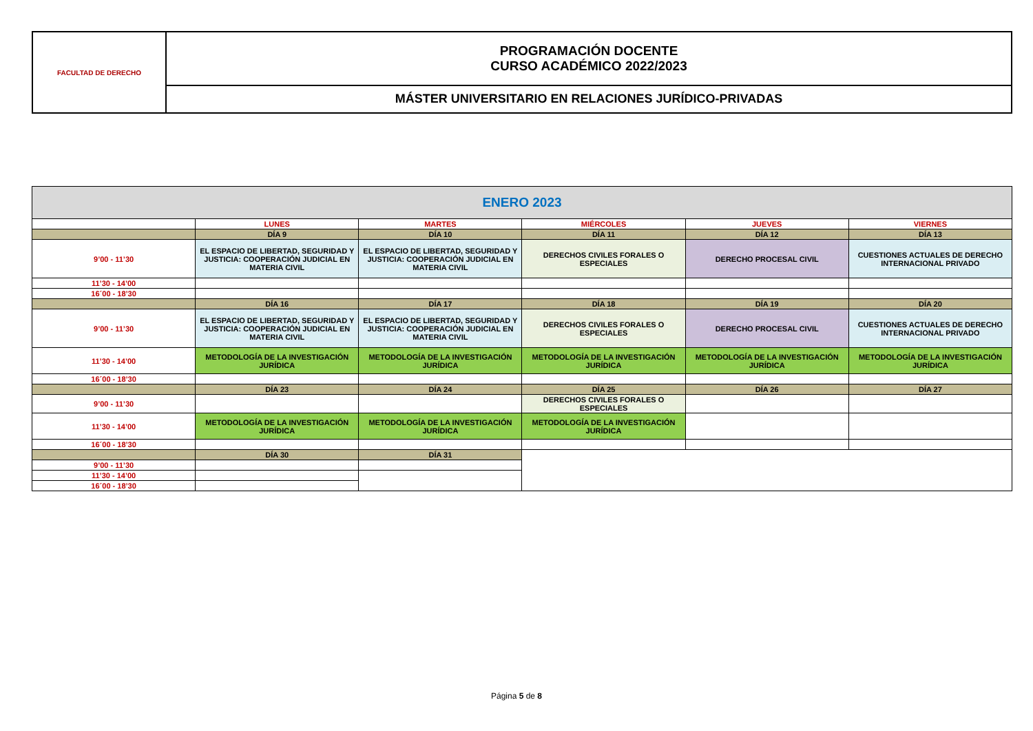| FACULTAD DE DERECHO | PROGRAMACIÓN DOCENTE CURSO ACADÉMICO 2022/2023 |
| | MÁSTER UNIVERSITARIO EN RELACIONES JURÍDICO-PRIVADAS |
| ENERO 2023 | | | | | |
| | LUNES | MARTES | MIÉRCOLES | JUEVES | VIERNES |
| | DÍA 9 | DÍA 10 | DÍA 11 | DÍA 12 | DÍA 13 |
| 9’00 - 11’30 | EL ESPACIO DE LIBERTAD, SEGURIDAD Y JUSTICIA: COOPERACIÓN JUDICIAL EN MATERIA CIVIL | EL ESPACIO DE LIBERTAD, SEGURIDAD Y JUSTICIA: COOPERACIÓN JUDICIAL EN MATERIA CIVIL | DERECHOS CIVILES FORALES O ESPECIALES | DERECHO PROCESAL CIVIL | CUESTIONES ACTUALES DE DERECHO INTERNACIONAL PRIVADO |
| 11’30 - 14’00 | | | | | |
| 16´00 - 18’30 | | | | | |
| | DÍA 16 | DÍA 17 | DÍA 18 | DÍA 19 | DÍA 20 |
| 9’00 - 11’30 | EL ESPACIO DE LIBERTAD, SEGURIDAD Y JUSTICIA: COOPERACIÓN JUDICIAL EN MATERIA CIVIL | EL ESPACIO DE LIBERTAD, SEGURIDAD Y JUSTICIA: COOPERACIÓN JUDICIAL EN MATERIA CIVIL | DERECHOS CIVILES FORALES O ESPECIALES | DERECHO PROCESAL CIVIL | CUESTIONES ACTUALES DE DERECHO INTERNACIONAL PRIVADO |
| 11’30 - 14’00 | METODOLOGÍA DE LA INVESTIGACIÓN JURÍDICA | METODOLOGÍA DE LA INVESTIGACIÓN JURÍDICA | METODOLOGÍA DE LA INVESTIGACIÓN JURÍDICA | METODOLOGÍA DE LA INVESTIGACIÓN JURÍDICA | METODOLOGÍA DE LA INVESTIGACIÓN JURÍDICA |
| 16´00 - 18’30 | | | | | |
| | DÍA 23 | DÍA 24 | DÍA 25 | DÍA 26 | DÍA 27 |
| 9’00 - 11’30 | | | DERECHOS CIVILES FORALES O ESPECIALES | | |
| 11’30 - 14’00 | METODOLOGÍA DE LA INVESTIGACIÓN JURÍDICA | METODOLOGÍA DE LA INVESTIGACIÓN JURÍDICA | METODOLOGÍA DE LA INVESTIGACIÓN JURÍDICA | | |
| 16´00 - 18’30 | | | | | |
| | DÍA 30 | DÍA 31 | | | |
| 9’00 - 11’30 | | | | | |
| 11’30 - 14’00 | | | | | |
| 16´00 - 18’30 | | | | | |
Página 5 de 8